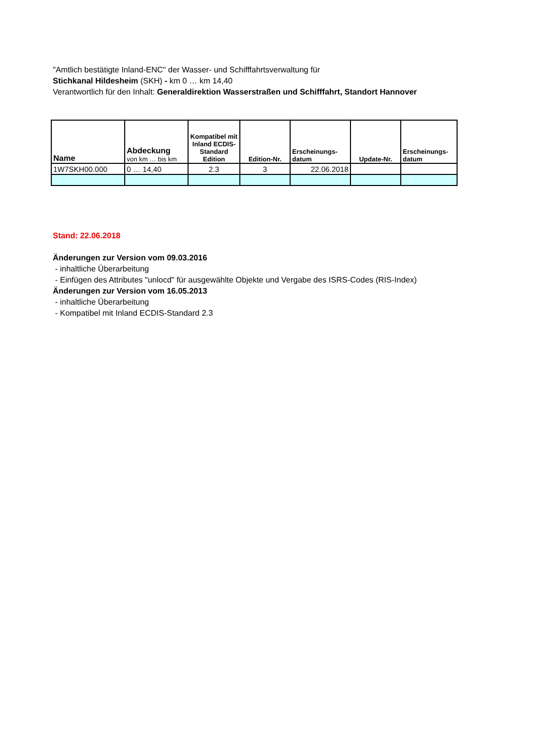"Amtlich bestätigte Inland-ENC" der Wasser- und Schifffahrtsverwaltung für
Stichkanal Hildesheim (SKH) - km 0 … km 14,40
Verantwortlich für den Inhalt: Generaldirektion Wasserstraßen und Schifffahrt, Standort Hannover
| Name | Abdeckung von km … bis km | Kompatibel mit Inland ECDIS-Standard Edition | Edition-Nr. | Erscheinungs- datum | Update-Nr. | Erscheinungs- datum |
| --- | --- | --- | --- | --- | --- | --- |
| 1W7SKH00.000 | 0 … 14,40 | 2.3 | 3 | 22.06.2018 | | |
Stand: 22.06.2018
Änderungen zur Version vom 09.03.2016
- inhaltliche Überarbeitung
- Einfügen des Attributes "unlocd" für ausgewählte Objekte und Vergabe des ISRS-Codes (RIS-Index)
Änderungen zur Version vom 16.05.2013
- inhaltliche Überarbeitung
- Kompatibel mit Inland ECDIS-Standard 2.3